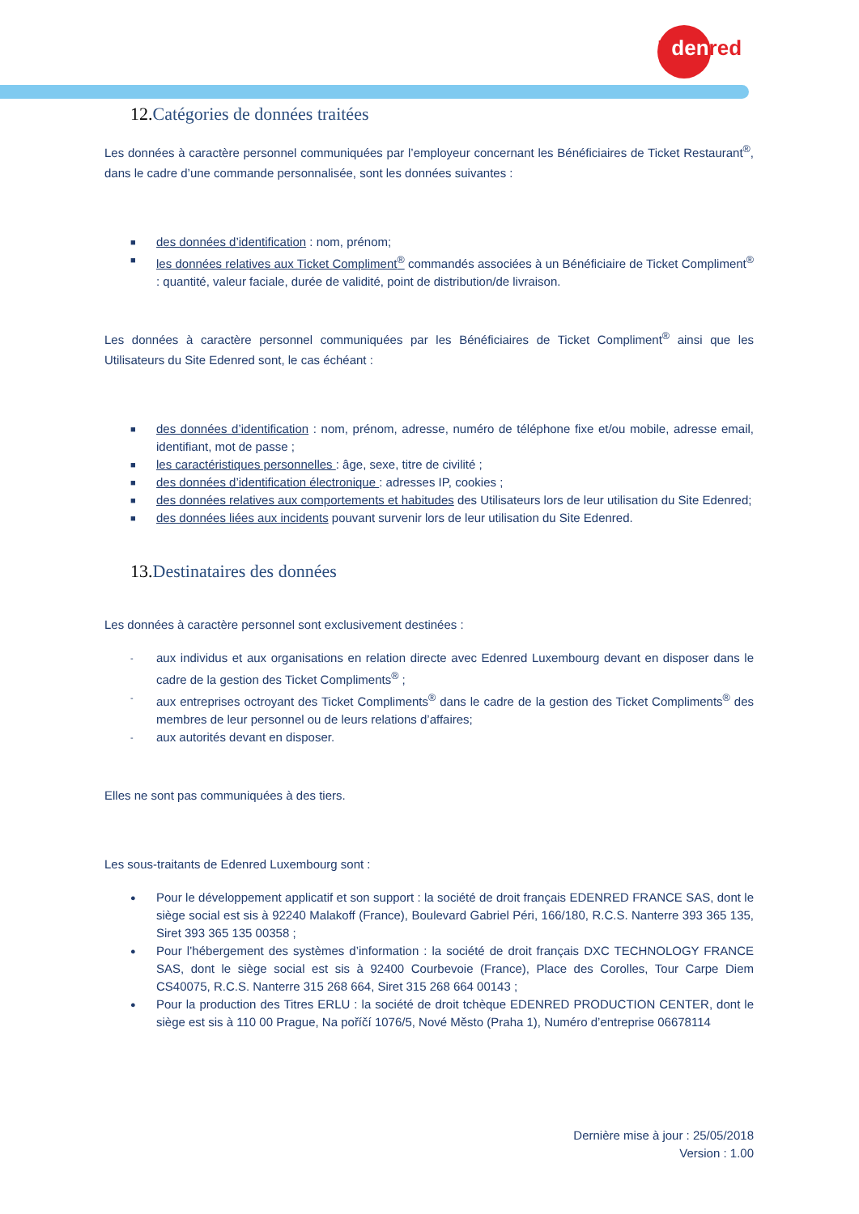Edenred
12. Catégories de données traitées
Les données à caractère personnel communiquées par l’employeur concernant les Bénéficiaires de Ticket Restaurant<sup>®</sup>, dans le cadre d’une commande personnalisée, sont les données suivantes :
■ des données d’identification : nom, prénom;
■ les données relatives aux Ticket Compliment<sup>®</sup> commandés associées à un Bénéficiaire de Ticket Compliment<sup>®</sup> : quantité, valeur faciale, durée de validité, point de distribution/de livraison.
Les données à caractère personnel communiquées par les Bénéficiaires de Ticket Compliment<sup>®</sup> ainsi que les Utilisateurs du Site Edenred sont, le cas échéant :
■ des données d’identification : nom, prénom, adresse, numéro de téléphone fixe et/ou mobile, adresse email, identifiant, mot de passe ;
■ les caractéristiques personnelles : âge, sexe, titre de civilité ;
■ des données d’identification électronique : adresses IP, cookies ;
■ des données relatives aux comportements et habitudes des Utilisateurs lors de leur utilisation du Site Edenred;
■ des données liées aux incidents pouvant survenir lors de leur utilisation du Site Edenred.
13. Destinataires des données
Les données à caractère personnel sont exclusivement destinées :
- aux individus et aux organisations en relation directe avec Edenred Luxembourg devant en disposer dans le cadre de la gestion des Ticket Compliments<sup>®</sup> ;
- aux entreprises octroyant des Ticket Compliments<sup>®</sup> dans le cadre de la gestion des Ticket Compliments<sup>®</sup> des membres de leur personnel ou de leurs relations d’affaires;
- aux autorités devant en disposer.
Elles ne sont pas communiquées à des tiers.
Les sous-traitants de Edenred Luxembourg sont :
● Pour le développement applicatif et son support : la société de droit français EDENRED FRANCE SAS, dont le siège social est sis à 92240 Malakoff (France), Boulevard Gabriel Péri, 166/180, R.C.S. Nanterre 393 365 135, Siret 393 365 135 00358 ;
● Pour l’hébergement des systèmes d’information : la société de droit français DXC TECHNOLOGY FRANCE SAS, dont le siège social est sis à 92400 Courbevoie (France), Place des Corolles, Tour Carpe Diem CS40075, R.C.S. Nanterre 315 268 664, Siret 315 268 664 00143 ;
● Pour la production des Titres ERLU : la société de droit tchèque EDENRED PRODUCTION CENTER, dont le siège est sis à 110 00 Prague, Na poříčí 1076/5, Nové Město (Praha 1), Numéro d’entreprise 06678114
Dernière mise à jour : 25/05/2018
Version : 1.00